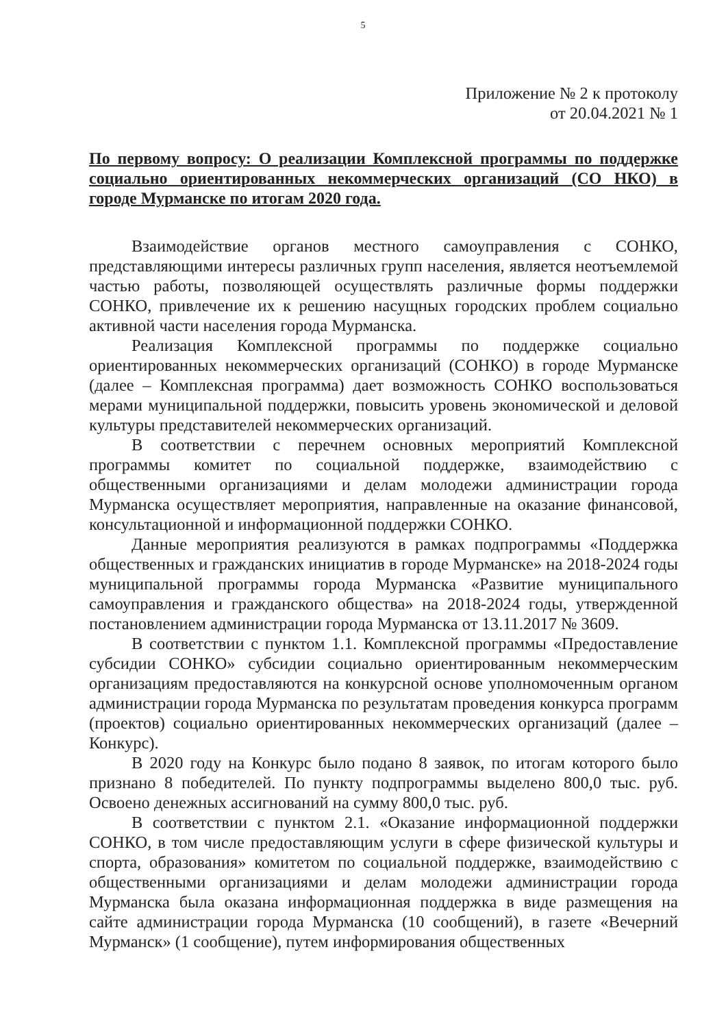5
Приложение № 2 к протоколу
от 20.04.2021 № 1
По первому вопросу: О реализации Комплексной программы по поддержке социально ориентированных некоммерческих организаций (СО НКО) в городе Мурманске по итогам 2020 года.
Взаимодействие органов местного самоуправления с СОНКО, представляющими интересы различных групп населения, является неотъемлемой частью работы, позволяющей осуществлять различные формы поддержки СОНКО, привлечение их к решению насущных городских проблем социально активной части населения города Мурманска.
Реализация Комплексной программы по поддержке социально ориентированных некоммерческих организаций (СОНКО) в городе Мурманске (далее – Комплексная программа) дает возможность СОНКО воспользоваться мерами муниципальной поддержки, повысить уровень экономической и деловой культуры представителей некоммерческих организаций.
В соответствии с перечнем основных мероприятий Комплексной программы комитет по социальной поддержке, взаимодействию с общественными организациями и делам молодежи администрации города Мурманска осуществляет мероприятия, направленные на оказание финансовой, консультационной и информационной поддержки СОНКО.
Данные мероприятия реализуются в рамках подпрограммы «Поддержка общественных и гражданских инициатив в городе Мурманске» на 2018-2024 годы муниципальной программы города Мурманска «Развитие муниципального самоуправления и гражданского общества» на 2018-2024 годы, утвержденной постановлением администрации города Мурманска от 13.11.2017 № 3609.
В соответствии с пунктом 1.1. Комплексной программы «Предоставление субсидии СОНКО» субсидии социально ориентированным некоммерческим организациям предоставляются на конкурсной основе уполномоченным органом администрации города Мурманска по результатам проведения конкурса программ (проектов) социально ориентированных некоммерческих организаций (далее – Конкурс).
В 2020 году на Конкурс было подано 8 заявок, по итогам которого было признано 8 победителей. По пункту подпрограммы выделено 800,0 тыс. руб. Освоено денежных ассигнований на сумму 800,0 тыс. руб.
В соответствии с пунктом 2.1. «Оказание информационной поддержки СОНКО, в том числе предоставляющим услуги в сфере физической культуры и спорта, образования» комитетом по социальной поддержке, взаимодействию с общественными организациями и делам молодежи администрации города Мурманска была оказана информационная поддержка в виде размещения на сайте администрации города Мурманска (10 сообщений), в газете «Вечерний Мурманск» (1 сообщение), путем информирования общественных